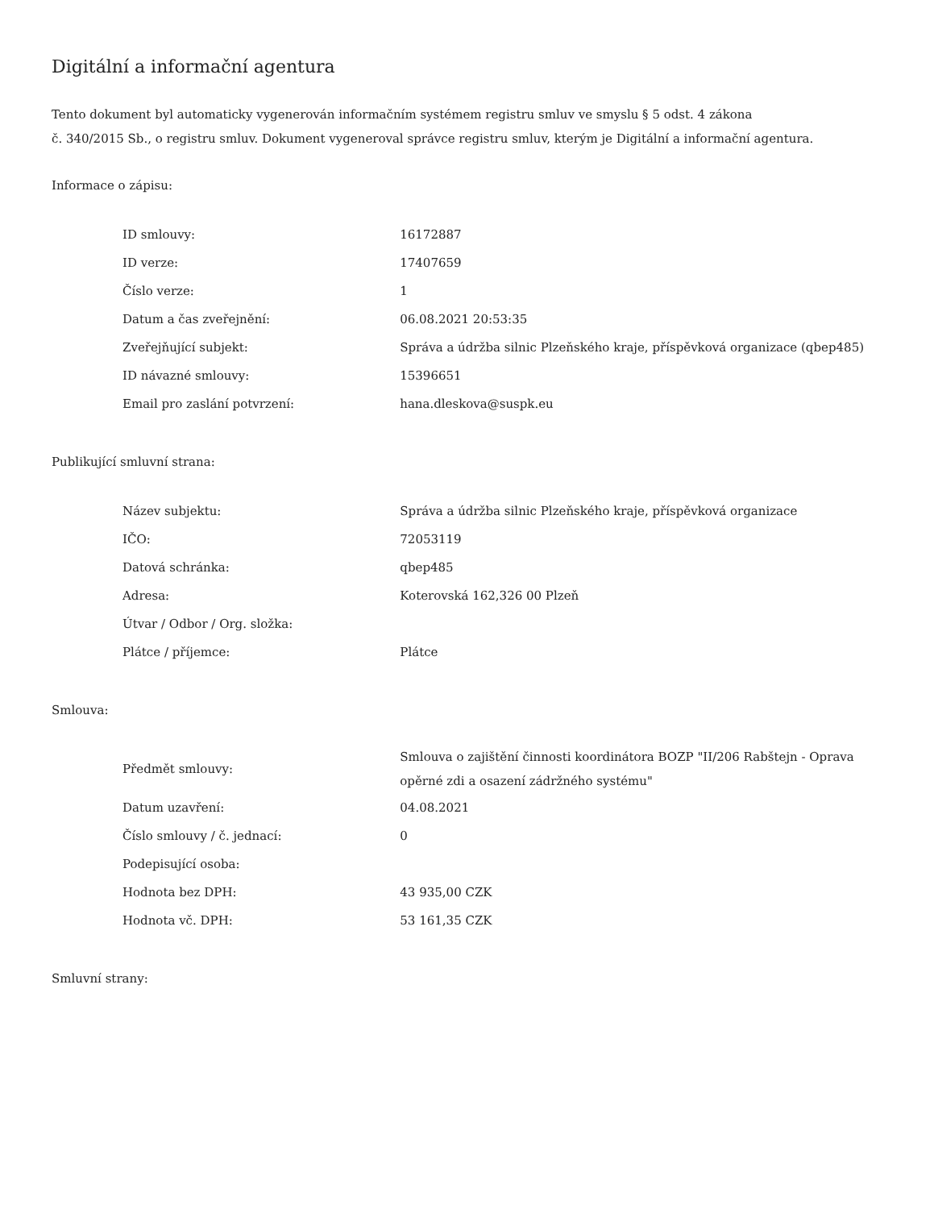Digitální a informační agentura
Tento dokument byl automaticky vygenerován informačním systémem registru smluv ve smyslu § 5 odst. 4 zákona
č. 340/2015 Sb., o registru smluv. Dokument vygeneroval správce registru smluv, kterým je Digitální a informační agentura.
Informace o zápisu:
| ID smlouvy: | 16172887 |
| ID verze: | 17407659 |
| Číslo verze: | 1 |
| Datum a čas zveřejnění: | 06.08.2021 20:53:35 |
| Zveřejňující subjekt: | Správa a údržba silnic Plzeňského kraje, příspěvková organizace (qbep485) |
| ID návazné smlouvy: | 15396651 |
| Email pro zaslání potvrzení: | hana.dleskova@suspk.eu |
Publikující smluvní strana:
| Název subjektu: | Správa a údržba silnic Plzeňského kraje, příspěvková organizace |
| IČO: | 72053119 |
| Datová schránka: | qbep485 |
| Adresa: | Koterovská 162,326 00 Plzeň |
| Útvar / Odbor / Org. složka: | |
| Plátce / příjemce: | Plátce |
Smlouva:
| Předmět smlouvy: | Smlouva o zajištění činnosti koordinátora BOZP "II/206 Rabštejn - Oprava opěrné zdi a osazení zádržného systému" |
| Datum uzavření: | 04.08.2021 |
| Číslo smlouvy / č. jednací: | 0 |
| Podepisující osoba: | |
| Hodnota bez DPH: | 43 935,00 CZK |
| Hodnota vč. DPH: | 53 161,35 CZK |
Smluvní strany: